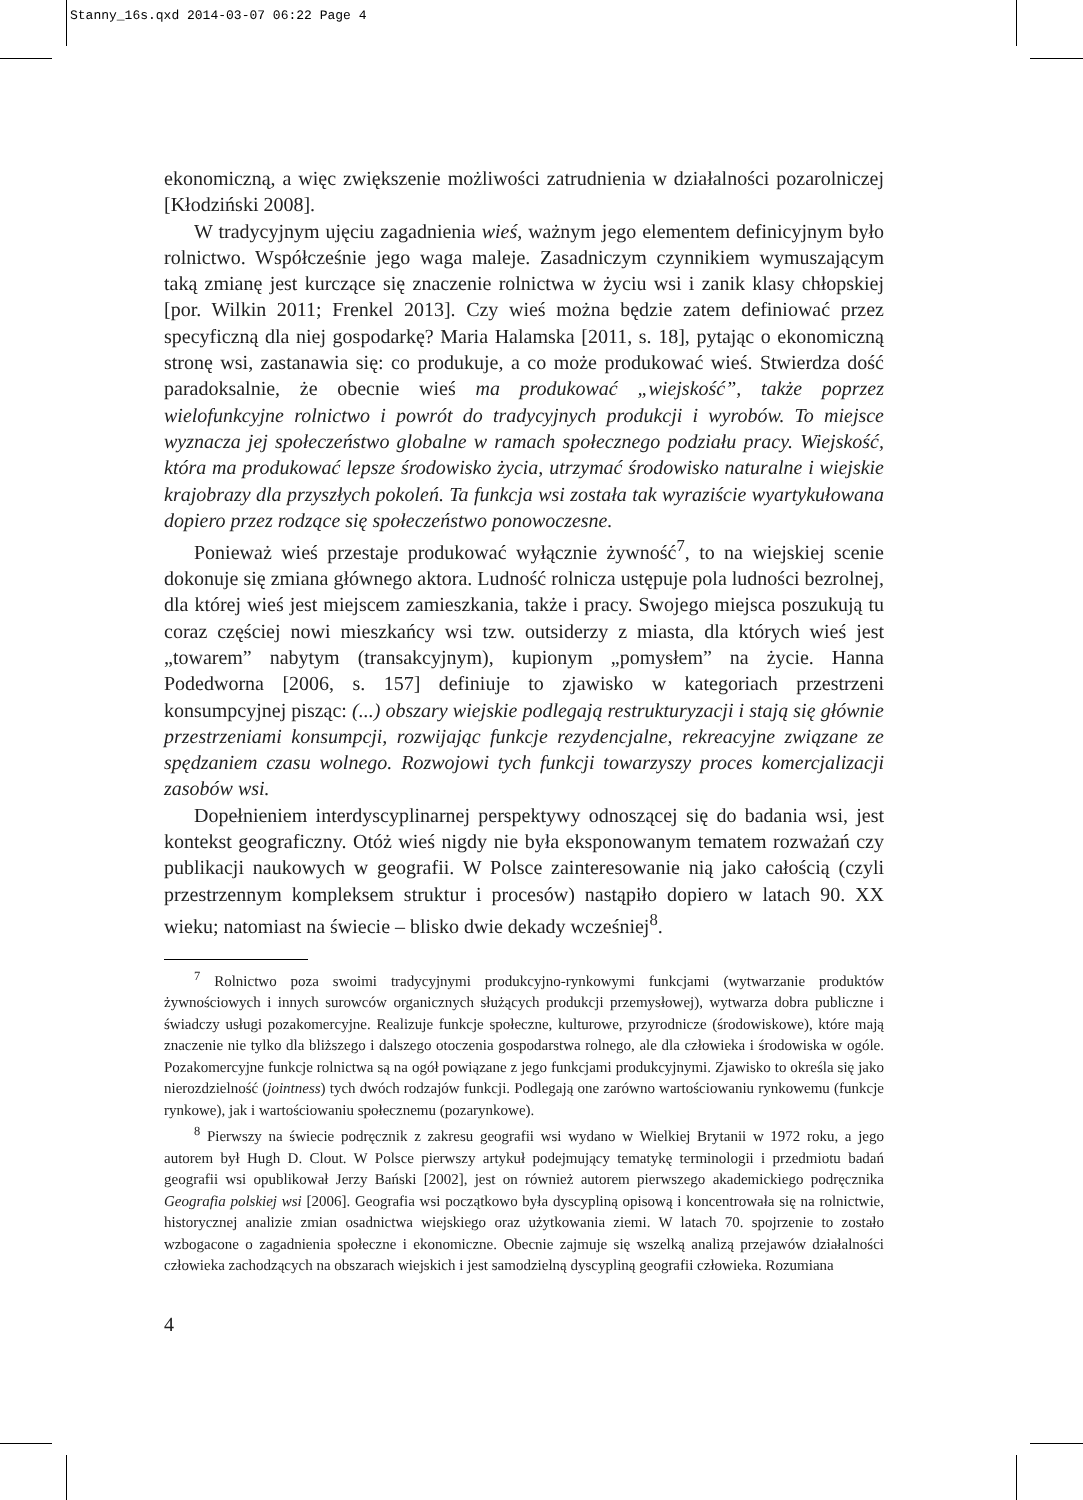Stanny_16s.qxd 2014-03-07 06:22 Page 4
ekonomiczną, a więc zwiększenie możliwości zatrudnienia w działalności pozarolniczej [Kłodziński 2008].
W tradycyjnym ujęciu zagadnienia wieś, ważnym jego elementem definicyjnym było rolnictwo. Współcześnie jego waga maleje. Zasadniczym czynnikiem wymuszającym taką zmianę jest kurczące się znaczenie rolnictwa w życiu wsi i zanik klasy chłopskiej [por. Wilkin 2011; Frenkel 2013]. Czy wieś można będzie zatem definiować przez specyficzną dla niej gospodarkę? Maria Halamska [2011, s. 18], pytając o ekonomiczną stronę wsi, zastanawia się: co produkuje, a co może produkować wieś. Stwierdza dość paradoksalnie, że obecnie wieś ma produkować „wiejskość”, także poprzez wielofunkcyjne rolnictwo i powrót do tradycyjnych produkcji i wyrobów. To miejsce wyznacza jej społeczeństwo globalne w ramach społecznego podziału pracy. Wiejskość, która ma produkować lepsze środowisko życia, utrzymać środowisko naturalne i wiejskie krajobrazy dla przyszłych pokoleń. Ta funkcja wsi została tak wyraziście wyartykułowana dopiero przez rodzące się społeczeństwo ponowoczesne.
Ponieważ wieś przestaje produkować wyłącznie żywność<sup>7</sup>, to na wiejskiej scenie dokonuje się zmiana głównego aktora. Ludność rolnicza ustępuje pola ludności bezrolnej, dla której wieś jest miejscem zamieszkania, także i pracy. Swojego miejsca poszukują tu coraz częściej nowi mieszkańcy wsi tzw. outsiderzy z miasta, dla których wieś jest „towarem” nabytym (transakcyjnym), kupionym „pomysłem” na życie. Hanna Podedworna [2006, s. 157] definiuje to zjawisko w kategoriach przestrzeni konsumpcyjnej pisząc: (...) obszary wiejskie podlegają restrukturyzacji i stają się głównie przestrzeniami konsumpcji, rozwijając funkcje rezydencjalne, rekreacyjne związane ze spędzaniem czasu wolnego. Rozwojowi tych funkcji towarzyszy proces komercjalizacji zasobów wsi.
Dopełnieniem interdyscyplinarnej perspektywy odnoszącej się do badania wsi, jest kontekst geograficzny. Otóż wieś nigdy nie była eksponowanym tematem rozważań czy publikacji naukowych w geografii. W Polsce zainteresowanie nią jako całością (czyli przestrzennym kompleksem struktur i procesów) nastąpiło dopiero w latach 90. XX wieku; natomiast na świecie – blisko dwie dekady wcześniej<sup>8</sup>.
<sup>7</sup> Rolnictwo poza swoimi tradycyjnymi produkcyjno-rynkowymi funkcjami (wytwarzanie produktów żywnościowych i innych surowców organicznych służących produkcji przemysłowej), wytwarza dobra publiczne i świadczy usługi pozakomercyjne. Realizuje funkcje społeczne, kulturowe, przyrodnicze (środowiskowe), które mają znaczenie nie tylko dla bliższego i dalszego otoczenia gospodarstwa rolnego, ale dla człowieka i środowiska w ogóle. Pozakomercyjne funkcje rolnictwa są na ogół powiązane z jego funkcjami produkcyjnymi. Zjawisko to określa się jako nierozdzielność (jointness) tych dwóch rodzajów funkcji. Podlegają one zarówno wartościowaniu rynkowemu (funkcje rynkowe), jak i wartościowaniu społecznemu (pozarynkowe).
<sup>8</sup> Pierwszy na świecie podręcznik z zakresu geografii wsi wydano w Wielkiej Brytanii w 1972 roku, a jego autorem był Hugh D. Clout. W Polsce pierwszy artykuł podejmujący tematykę terminologii i przedmiotu badań geografii wsi opublikował Jerzy Bański [2002], jest on również autorem pierwszego akademickiego podręcznika Geografia polskiej wsi [2006]. Geografia wsi początkowo była dyscypliną opisową i koncentrowała się na rolnictwie, historycznej analizie zmian osadnictwa wiejskiego oraz użytkowania ziemi. W latach 70. spojrzenie to zostało wzbogacone o zagadnienia społeczne i ekonomiczne. Obecnie zajmuje się wszelką analizą przejawów działalności człowieka zachodzących na obszarach wiejskich i jest samodzielną dyscypliną geografii człowieka. Rozumiana
4